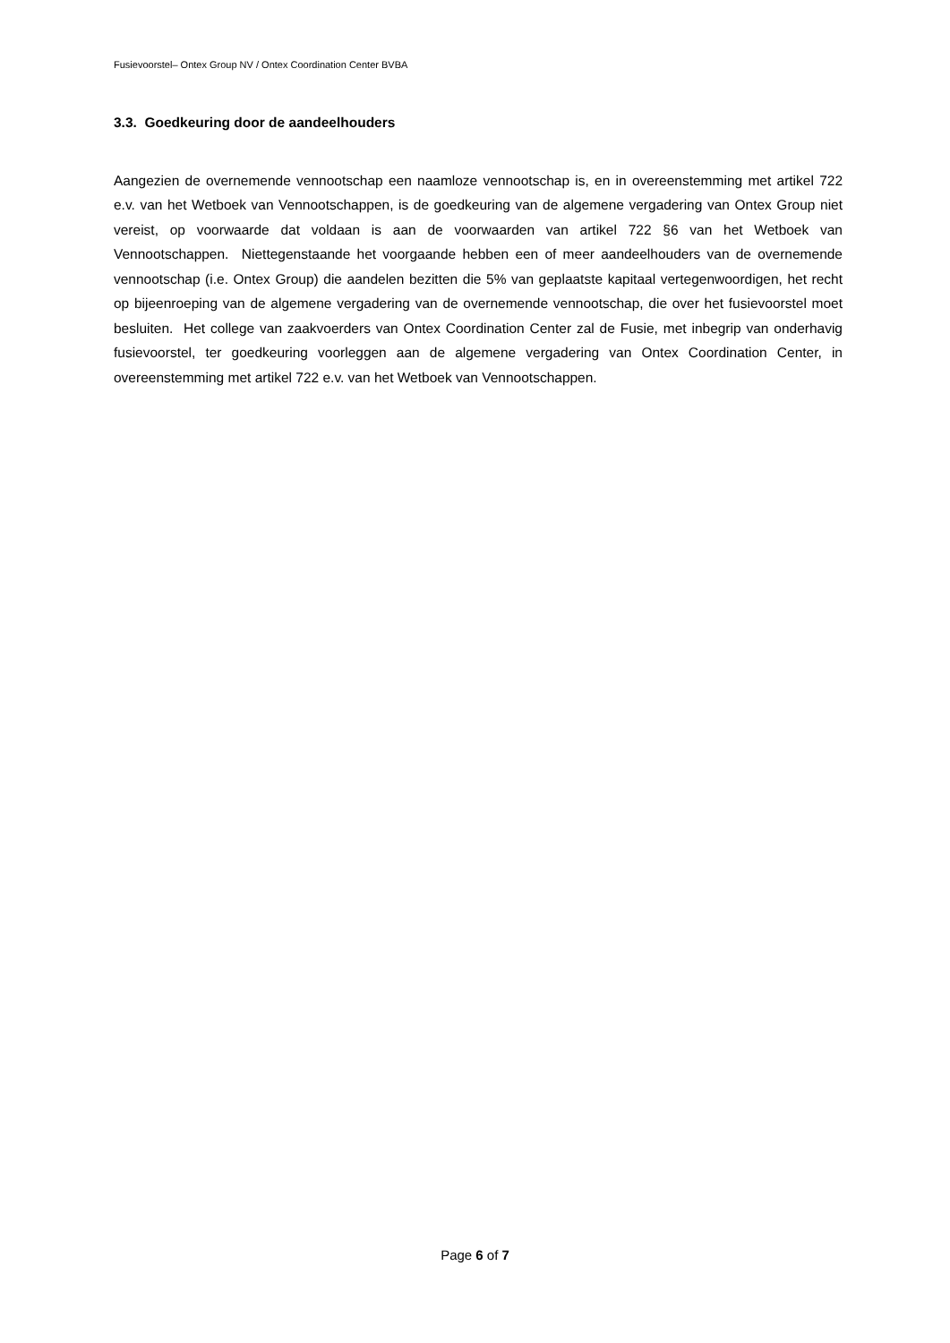Fusievoorstel– Ontex Group NV / Ontex Coordination Center BVBA
3.3. Goedkeuring door de aandeelhouders
Aangezien de overnemende vennootschap een naamloze vennootschap is, en in overeenstemming met artikel 722 e.v. van het Wetboek van Vennootschappen, is de goedkeuring van de algemene vergadering van Ontex Group niet vereist, op voorwaarde dat voldaan is aan de voorwaarden van artikel 722 §6 van het Wetboek van Vennootschappen. Niettegenstaande het voorgaande hebben een of meer aandeelhouders van de overnemende vennootschap (i.e. Ontex Group) die aandelen bezitten die 5% van geplaatste kapitaal vertegenwoordigen, het recht op bijeenroeping van de algemene vergadering van de overnemende vennootschap, die over het fusievoorstel moet besluiten. Het college van zaakvoerders van Ontex Coordination Center zal de Fusie, met inbegrip van onderhavig fusievoorstel, ter goedkeuring voorleggen aan de algemene vergadering van Ontex Coordination Center, in overeenstemming met artikel 722 e.v. van het Wetboek van Vennootschappen.
Page 6 of 7